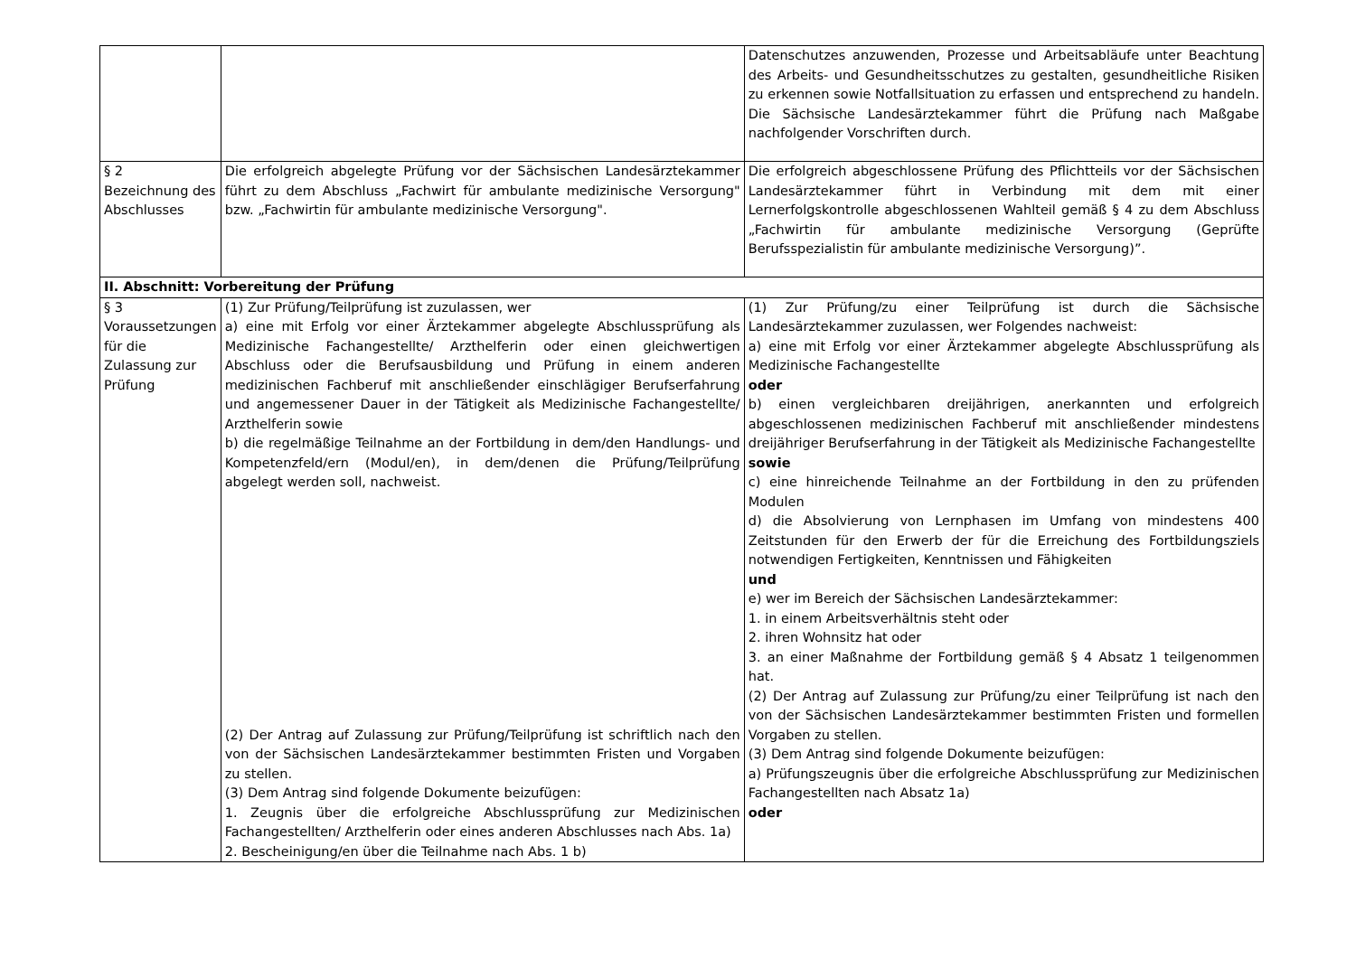| | | Datenschutzes anzuwenden, Prozesse und Arbeitsabläufe unter Beachtung des Arbeits- und Gesundheitsschutzes zu gestalten, gesundheitliche Risiken zu erkennen sowie Notfallsituation zu erfassen und entsprechend zu handeln. Die Sächsische Landesärztekammer führt die Prüfung nach Maßgabe nachfolgender Vorschriften durch. |
| § 2 Bezeichnung des Abschlusses | Die erfolgreich abgelegte Prüfung vor der Sächsischen Landesärztekammer führt zu dem Abschluss „Fachwirt für ambulante medizinische Versorgung" bzw. „Fachwirtin für ambulante medizinische Versorgung". | Die erfolgreich abgeschlossene Prüfung des Pflichtteils vor der Sächsischen Landesärztekammer führt in Verbindung mit dem mit einer Lernerfolgskontrolle abgeschlossenen Wahlteil gemäß § 4 zu dem Abschluss „Fachwirtin für ambulante medizinische Versorgung (Geprüfte Berufsspezialistin für ambulante medizinische Versorgung)”. |
| II. Abschnitt: Vorbereitung der Prüfung | | |
| § 3 Voraussetzungen für die Zulassung zur Prüfung | (1) Zur Prüfung/Teilprüfung ist zuzulassen, wer a) eine mit Erfolg vor einer Ärztekammer abgelegte Abschlussprüfung als Medizinische Fachangestellte/ Arzthelferin oder einen gleichwertigen Abschluss oder die Berufsausbildung und Prüfung in einem anderen medizinischen Fachberuf mit anschließender einschlägiger Berufserfahrung und angemessener Dauer in der Tätigkeit als Medizinische Fachangestellte/ Arzthelferin sowie b) die regelmäßige Teilnahme an der Fortbildung in dem/den Handlungs- und Kompetenzfeld/ern (Modul/en), in dem/denen die Prüfung/Teilprüfung abgelegt werden soll, nachweist. (2) Der Antrag auf Zulassung zur Prüfung/Teilprüfung ist schriftlich nach den von der Sächsischen Landesärztekammer bestimmten Fristen und Vorgaben zu stellen. (3) Dem Antrag sind folgende Dokumente beizufügen: 1. Zeugnis über die erfolgreiche Abschlussprüfung zur Medizinischen Fachangestellten/ Arzthelferin oder eines anderen Abschlusses nach Abs. 1a) 2. Bescheinigung/en über die Teilnahme nach Abs. 1 b) | (1) Zur Prüfung/zu einer Teilprüfung ist durch die Sächsische Landesärztekammer zuzulassen, wer Folgendes nachweist: a) eine mit Erfolg vor einer Ärztekammer abgelegte Abschlussprüfung als Medizinische Fachangestellte oder b) einen vergleichbaren dreijährigen, anerkannten und erfolgreich abgeschlossenen medizinischen Fachberuf mit anschließender mindestens dreijähriger Berufserfahrung in der Tätigkeit als Medizinische Fachangestellte sowie c) eine hinreichende Teilnahme an der Fortbildung in den zu prüfenden Modulen d) die Absolvierung von Lernphasen im Umfang von mindestens 400 Zeitstunden für den Erwerb der für die Erreichung des Fortbildungsziels notwendigen Fertigkeiten, Kenntnissen und Fähigkeiten und e) wer im Bereich der Sächsischen Landesärztekammer: 1. in einem Arbeitsverhältnis steht oder 2. ihren Wohnsitz hat oder 3. an einer Maßnahme der Fortbildung gemäß § 4 Absatz 1 teilgenommen hat. (2) Der Antrag auf Zulassung zur Prüfung/zu einer Teilprüfung ist nach den von der Sächsischen Landesärztekammer bestimmten Fristen und formellen Vorgaben zu stellen. (3) Dem Antrag sind folgende Dokumente beizufügen: a) Prüfungszeugnis über die erfolgreiche Abschlussprüfung zur Medizinischen Fachangestellten nach Absatz 1a) oder |